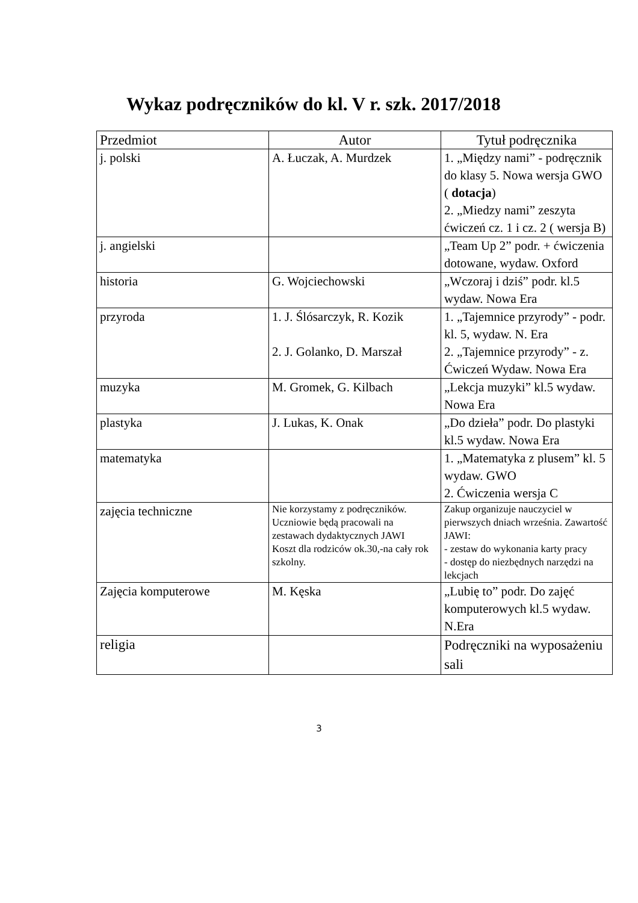Wykaz podręczników do kl. V r. szk. 2017/2018
| Przedmiot | Autor | Tytuł podręcznika |
| --- | --- | --- |
| j. polski | A. Łuczak, A. Murdzek | 1. „Między nami” - podręcznik do klasy 5. Nowa wersja GWO ( dotacja ) 2. „Miedzy nami” zeszyta ćwiczeń cz. 1 i cz. 2 ( wersja B) |
| j. angielski | | „Team Up 2” podr. + ćwiczenia dotowane, wydaw. Oxford |
| historia | G. Wojciechowski | „Wczoraj i dziś” podr. kl.5 wydaw. Nowa Era |
| przyroda | 1. J. Ślósarczyk, R. Kozik 2. J. Golanko, D. Marszał | 1. „Tajemnice przyrody” - podr. kl. 5, wydaw. N. Era 2. „Tajemnice przyrody” - z. Ćwiczeń Wydaw. Nowa Era |
| muzyka | M. Gromek, G. Kilbach | „Lekcja muzyki” kl.5 wydaw. Nowa Era |
| plastyka | J. Lukas, K. Onak | „Do dzieła” podr. Do plastyki kl.5 wydaw. Nowa Era |
| matematyka | | 1. „Matematyka z plusem” kl. 5 wydaw. GWO 2. Ćwiczenia wersja C |
| zajęcia techniczne | Nie korzystamy z podręczników. Uczniowie będą pracowali na zestawach dydaktycznych JAWI Koszt dla rodziców ok.30,-na cały rok szkolny. | Zakup organizuje nauczyciel w pierwszych dniach września. Zawartość JAWI: - zestaw do wykonania karty pracy - dostęp do niezbędnych narzędzi na lekcjach |
| Zajęcia komputerowe | M. Kęska | „Lubię to” podr. Do zajęć komputerowych kl.5 wydaw. N.Era |
| religia | | Podręczniki na wyposażeniu sali |
3